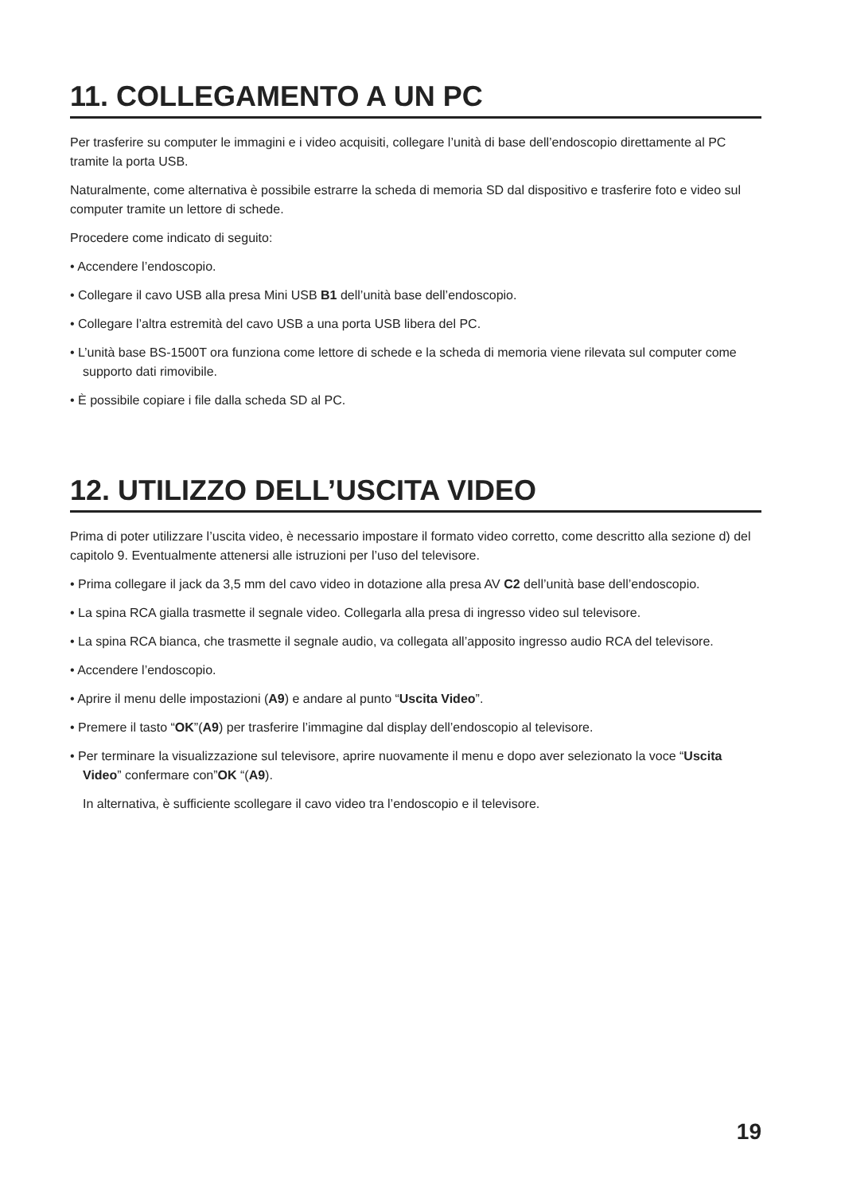11. COLLEGAMENTO A UN PC
Per trasferire su computer le immagini e i video acquisiti, collegare l’unità di base dell’endoscopio direttamente al PC tramite la porta USB.
Naturalmente, come alternativa è possibile estrarre la scheda di memoria SD dal dispositivo e trasferire foto e video sul computer tramite un lettore di schede.
Procedere come indicato di seguito:
• Accendere l’endoscopio.
• Collegare il cavo USB alla presa Mini USB B1 dell’unità base dell’endoscopio.
• Collegare l’altra estremità del cavo USB a una porta USB libera del PC.
• L’unità base BS-1500T ora funziona come lettore di schede e la scheda di memoria viene rilevata sul computer come supporto dati rimovibile.
• È possibile copiare i file dalla scheda SD al PC.
12. UTILIZZO DELL’USCITA VIDEO
Prima di poter utilizzare l’uscita video, è necessario impostare il formato video corretto, come descritto alla sezione d) del capitolo 9. Eventualmente attenersi alle istruzioni per l’uso del televisore.
• Prima collegare il jack da 3,5 mm del cavo video in dotazione alla presa AV C2 dell’unità base dell’endoscopio.
• La spina RCA gialla trasmette il segnale video. Collegarla alla presa di ingresso video sul televisore.
• La spina RCA bianca, che trasmette il segnale audio, va collegata all’apposito ingresso audio RCA del televisore.
• Accendere l’endoscopio.
• Aprire il menu delle impostazioni (A9) e andare al punto “Uscita Video”.
• Premere il tasto “OK”(A9) per trasferire l’immagine dal display dell’endoscopio al televisore.
• Per terminare la visualizzazione sul televisore, aprire nuovamente il menu e dopo aver selezionato la voce “Uscita Video” confermare con”OK “(A9).
In alternativa, è sufficiente scollegare il cavo video tra l’endoscopio e il televisore.
19